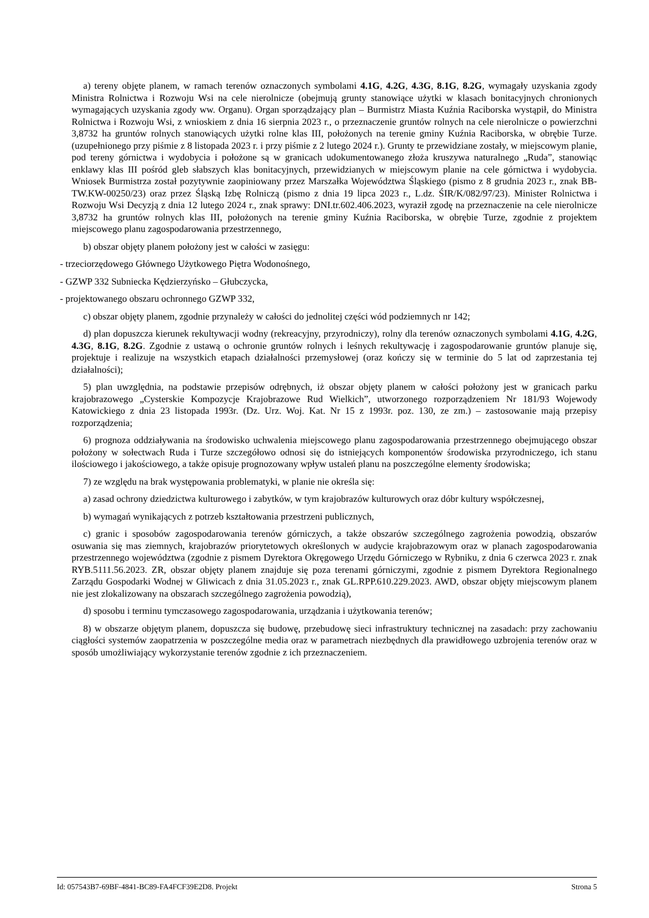a) tereny objęte planem, w ramach terenów oznaczonych symbolami 4.1G, 4.2G, 4.3G, 8.1G, 8.2G, wymagały uzyskania zgody Ministra Rolnictwa i Rozwoju Wsi na cele nierolnicze (obejmują grunty stanowiące użytki w klasach bonitacyjnych chronionych wymagających uzyskania zgody ww. Organu). Organ sporządzający plan – Burmistrz Miasta Kuźnia Raciborska wystąpił, do Ministra Rolnictwa i Rozwoju Wsi, z wnioskiem z dnia 16 sierpnia 2023 r., o przeznaczenie gruntów rolnych na cele nierolnicze o powierzchni 3,8732 ha gruntów rolnych stanowiących użytki rolne klas III, położonych na terenie gminy Kuźnia Raciborska, w obrębie Turze. (uzupełnionego przy piśmie z 8 listopada 2023 r. i przy piśmie z 2 lutego 2024 r.). Grunty te przewidziane zostały, w miejscowym planie, pod tereny górnictwa i wydobycia i położone są w granicach udokumentowanego złoża kruszywa naturalnego „Ruda”, stanowiąc enklawy klas III pośród gleb słabszych klas bonitacyjnych, przewidzianych w miejscowym planie na cele górnictwa i wydobycia. Wniosek Burmistrza został pozytywnie zaopiniowany przez Marszałka Województwa Śląskiego (pismo z 8 grudnia 2023 r., znak BB-TW.KW-00250/23) oraz przez Śląską Izbę Rolniczą (pismo z dnia 19 lipca 2023 r., L.dz. ŚIR/K/082/97/23). Minister Rolnictwa i Rozwoju Wsi Decyzją z dnia 12 lutego 2024 r., znak sprawy: DNI.tr.602.406.2023, wyraził zgodę na przeznaczenie na cele nierolnicze 3,8732 ha gruntów rolnych klas III, położonych na terenie gminy Kuźnia Raciborska, w obrębie Turze, zgodnie z projektem miejscowego planu zagospodarowania przestrzennego,
b) obszar objęty planem położony jest w całości w zasięgu:
- trzeciorzędowego Głównego Użytkowego Piętra Wodonośnego,
- GZWP 332 Subniecka Kędzierzyńsko – Głubczycka,
- projektowanego obszaru ochronnego GZWP 332,
c) obszar objęty planem, zgodnie przynależy w całości do jednolitej części wód podziemnych nr 142;
d) plan dopuszcza kierunek rekultywacji wodny (rekreacyjny, przyrodniczy), rolny dla terenów oznaczonych symbolami 4.1G, 4.2G, 4.3G, 8.1G, 8.2G. Zgodnie z ustawą o ochronie gruntów rolnych i leśnych rekultywację i zagospodarowanie gruntów planuje się, projektuje i realizuje na wszystkich etapach działalności przemysłowej (oraz kończy się w terminie do 5 lat od zaprzestania tej działalności);
5) plan uwzględnia, na podstawie przepisów odrębnych, iż obszar objęty planem w całości położony jest w granicach parku krajobrazowego „Cysterskie Kompozycje Krajobrazowe Rud Wielkich”, utworzonego rozporządzeniem Nr 181/93 Wojewody Katowickiego z dnia 23 listopada 1993r. (Dz. Urz. Woj. Kat. Nr 15 z 1993r. poz. 130, ze zm.) – zastosowanie mają przepisy rozporządzenia;
6) prognoza oddziaływania na środowisko uchwalenia miejscowego planu zagospodarowania przestrzennego obejmującego obszar położony w sołectwach Ruda i Turze szczegółowo odnosi się do istniejących komponentów środowiska przyrodniczego, ich stanu ilościowego i jakościowego, a także opisuje prognozowany wpływ ustaleń planu na poszczególne elementy środowiska;
7) ze względu na brak występowania problematyki, w planie nie określa się:
a) zasad ochrony dziedzictwa kulturowego i zabytków, w tym krajobrazów kulturowych oraz dóbr kultury współczesnej,
b) wymagań wynikających z potrzeb kształtowania przestrzeni publicznych,
c) granic i sposobów zagospodarowania terenów górniczych, a także obszarów szczególnego zagrożenia powodzią, obszarów osuwania się mas ziemnych, krajobrazów priorytetowych określonych w audycie krajobrazowym oraz w planach zagospodarowania przestrzennego województwa (zgodnie z pismem Dyrektora Okręgowego Urzędu Górniczego w Rybniku, z dnia 6 czerwca 2023 r. znak RYB.5111.56.2023. ZR, obszar objęty planem znajduje się poza terenami górniczymi, zgodnie z pismem Dyrektora Regionalnego Zarządu Gospodarki Wodnej w Gliwicach z dnia 31.05.2023 r., znak GL.RPP.610.229.2023. AWD, obszar objęty miejscowym planem nie jest zlokalizowany na obszarach szczególnego zagrożenia powodzią),
d) sposobu i terminu tymczasowego zagospodarowania, urządzania i użytkowania terenów;
8) w obszarze objętym planem, dopuszcza się budowę, przebudowę sieci infrastruktury technicznej na zasadach: przy zachowaniu ciągłości systemów zaopatrzenia w poszczególne media oraz w parametrach niezbędnych dla prawidłowego uzbrojenia terenów oraz w sposób umożliwiający wykorzystanie terenów zgodnie z ich przeznaczeniem.
Id: 057543B7-69BF-4841-BC89-FA4FCF39E2D8. Projekt Strona 5